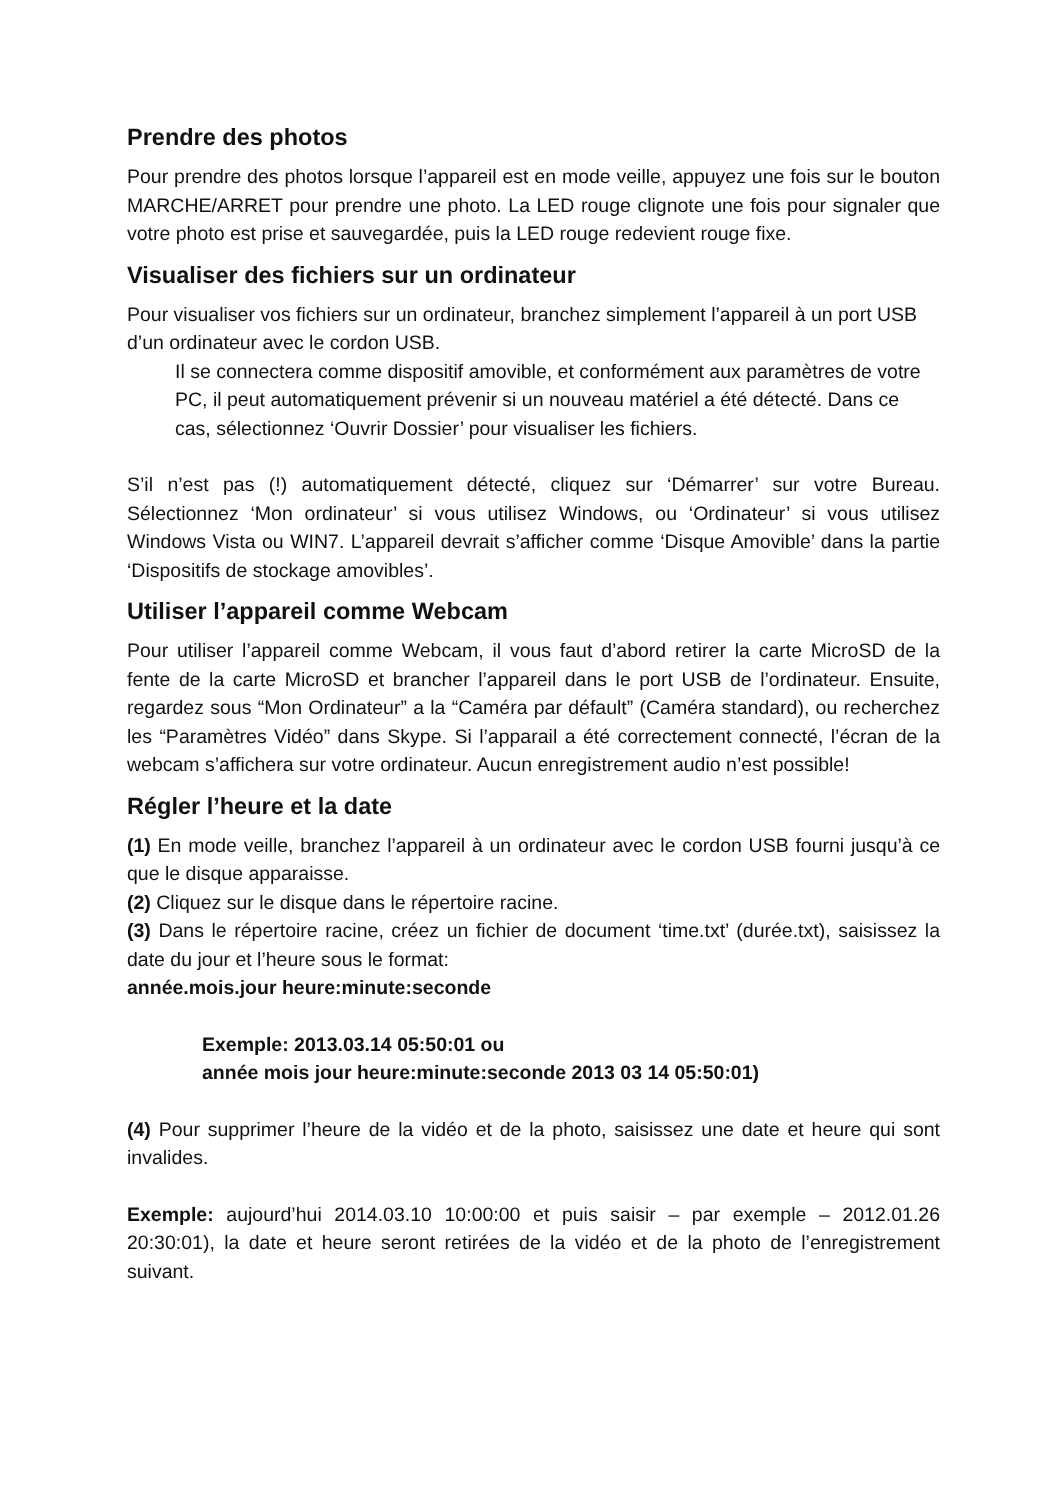Prendre des photos
Pour prendre des photos lorsque l’appareil est en mode veille, appuyez une fois sur le bouton MARCHE/ARRET pour prendre une photo. La LED rouge clignote une fois pour signaler que votre photo est prise et sauvegardée, puis la LED rouge redevient rouge fixe.
Visualiser des fichiers sur un ordinateur
Pour visualiser vos fichiers sur un ordinateur, branchez simplement l’appareil à un port USB d’un ordinateur avec le cordon USB.
Il se connectera comme dispositif amovible, et conformément aux paramètres de votre PC, il peut automatiquement prévenir si un nouveau matériel a été détecté. Dans ce cas, sélectionnez ‘Ouvrir Dossier’ pour visualiser les fichiers.
S’il n’est pas (!) automatiquement détecté, cliquez sur ‘Démarrer’ sur votre Bureau. Sélectionnez ‘Mon ordinateur’ si vous utilisez Windows, ou ‘Ordinateur’ si vous utilisez Windows Vista ou WIN7. L’appareil devrait s’afficher comme ‘Disque Amovible’ dans la partie ‘Dispositifs de stockage amovibles’.
Utiliser l’appareil comme Webcam
Pour utiliser l’appareil comme Webcam, il vous faut d’abord retirer la carte MicroSD de la fente de la carte MicroSD et brancher l’appareil dans le port USB de l’ordinateur. Ensuite, regardez sous “Mon Ordinateur” a la “Caméra par défault” (Caméra standard), ou recherchez les “Paramètres Vidéo” dans Skype. Si l’apparail a été correctement connecté, l’écran de la webcam s’affichera sur votre ordinateur. Aucun enregistrement audio n’est possible!
Régler l’heure et la date
(1) En mode veille, branchez l’appareil à un ordinateur avec le cordon USB fourni jusqu’à ce que le disque apparaisse.
(2) Cliquez sur le disque dans le répertoire racine.
(3) Dans le répertoire racine, créez un fichier de document ‘time.txt’ (durée.txt), saisissez la date du jour et l’heure sous le format:
année.mois.jour heure:minute:seconde
Exemple: 2013.03.14 05:50:01 ou
année mois jour heure:minute:seconde 2013 03 14 05:50:01)
(4) Pour supprimer l’heure de la vidéo et de la photo, saisissez une date et heure qui sont invalides.
Exemple: aujourd’hui 2014.03.10 10:00:00 et puis saisir – par exemple – 2012.01.26 20:30:01), la date et heure seront retirées de la vidéo et de la photo de l’enregistrement suivant.